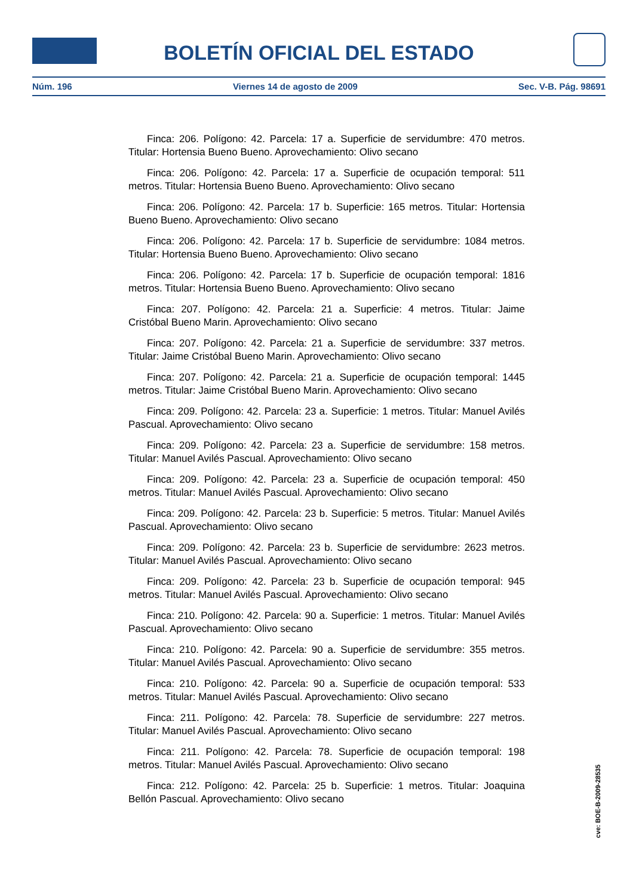BOLETÍN OFICIAL DEL ESTADO
Núm. 196 Viernes 14 de agosto de 2009 Sec. V-B. Pág. 98691
Finca: 206. Polígono: 42. Parcela: 17 a. Superficie de servidumbre: 470 metros. Titular: Hortensia Bueno Bueno. Aprovechamiento: Olivo secano
Finca: 206. Polígono: 42. Parcela: 17 a. Superficie de ocupación temporal: 511 metros. Titular: Hortensia Bueno Bueno. Aprovechamiento: Olivo secano
Finca: 206. Polígono: 42. Parcela: 17 b. Superficie: 165 metros. Titular: Hortensia Bueno Bueno. Aprovechamiento: Olivo secano
Finca: 206. Polígono: 42. Parcela: 17 b. Superficie de servidumbre: 1084 metros. Titular: Hortensia Bueno Bueno. Aprovechamiento: Olivo secano
Finca: 206. Polígono: 42. Parcela: 17 b. Superficie de ocupación temporal: 1816 metros. Titular: Hortensia Bueno Bueno. Aprovechamiento: Olivo secano
Finca: 207. Polígono: 42. Parcela: 21 a. Superficie: 4 metros. Titular: Jaime Cristóbal Bueno Marin. Aprovechamiento: Olivo secano
Finca: 207. Polígono: 42. Parcela: 21 a. Superficie de servidumbre: 337 metros. Titular: Jaime Cristóbal Bueno Marin. Aprovechamiento: Olivo secano
Finca: 207. Polígono: 42. Parcela: 21 a. Superficie de ocupación temporal: 1445 metros. Titular: Jaime Cristóbal Bueno Marin. Aprovechamiento: Olivo secano
Finca: 209. Polígono: 42. Parcela: 23 a. Superficie: 1 metros. Titular: Manuel Avilés Pascual. Aprovechamiento: Olivo secano
Finca: 209. Polígono: 42. Parcela: 23 a. Superficie de servidumbre: 158 metros. Titular: Manuel Avilés Pascual. Aprovechamiento: Olivo secano
Finca: 209. Polígono: 42. Parcela: 23 a. Superficie de ocupación temporal: 450 metros. Titular: Manuel Avilés Pascual. Aprovechamiento: Olivo secano
Finca: 209. Polígono: 42. Parcela: 23 b. Superficie: 5 metros. Titular: Manuel Avilés Pascual. Aprovechamiento: Olivo secano
Finca: 209. Polígono: 42. Parcela: 23 b. Superficie de servidumbre: 2623 metros. Titular: Manuel Avilés Pascual. Aprovechamiento: Olivo secano
Finca: 209. Polígono: 42. Parcela: 23 b. Superficie de ocupación temporal: 945 metros. Titular: Manuel Avilés Pascual. Aprovechamiento: Olivo secano
Finca: 210. Polígono: 42. Parcela: 90 a. Superficie: 1 metros. Titular: Manuel Avilés Pascual. Aprovechamiento: Olivo secano
Finca: 210. Polígono: 42. Parcela: 90 a. Superficie de servidumbre: 355 metros. Titular: Manuel Avilés Pascual. Aprovechamiento: Olivo secano
Finca: 210. Polígono: 42. Parcela: 90 a. Superficie de ocupación temporal: 533 metros. Titular: Manuel Avilés Pascual. Aprovechamiento: Olivo secano
Finca: 211. Polígono: 42. Parcela: 78. Superficie de servidumbre: 227 metros. Titular: Manuel Avilés Pascual. Aprovechamiento: Olivo secano
Finca: 211. Polígono: 42. Parcela: 78. Superficie de ocupación temporal: 198 metros. Titular: Manuel Avilés Pascual. Aprovechamiento: Olivo secano
Finca: 212. Polígono: 42. Parcela: 25 b. Superficie: 1 metros. Titular: Joaquina Bellón Pascual. Aprovechamiento: Olivo secano
cve: BOE-B-2009-28535